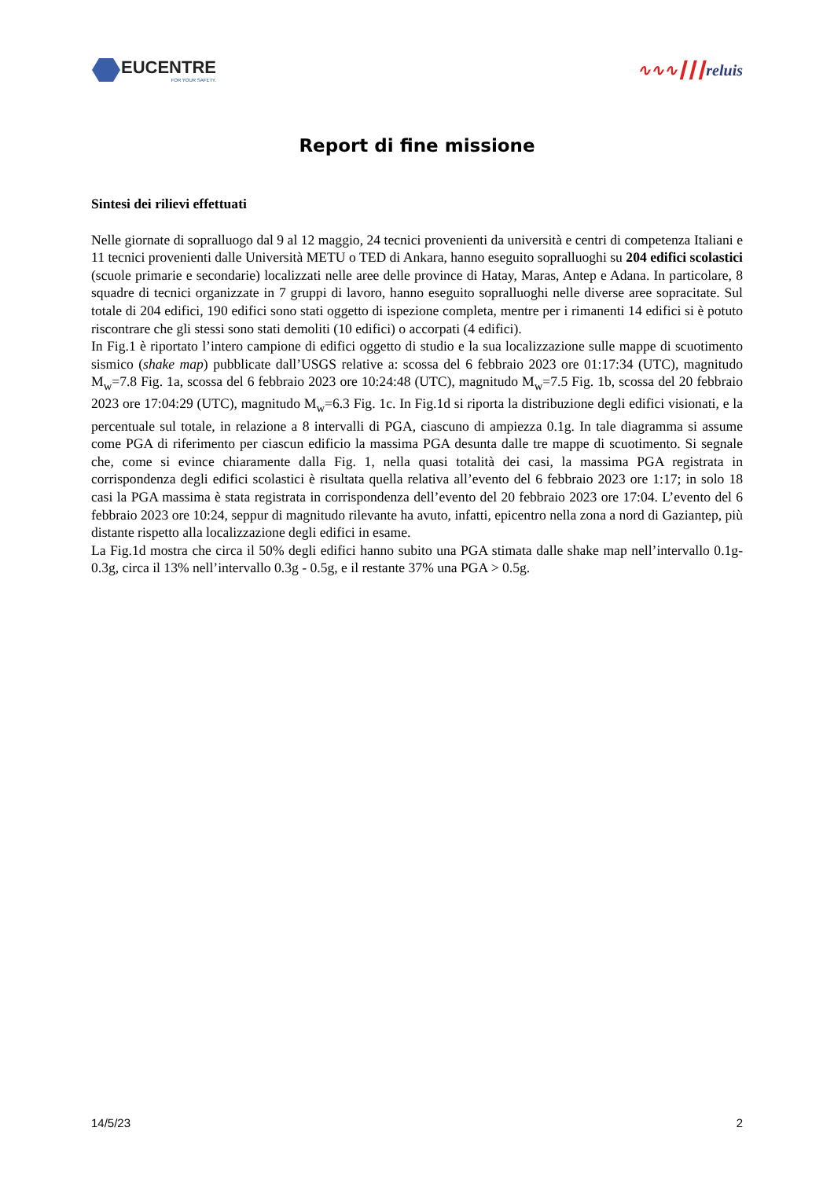EUCENTRE
FOR YOUR SAFETY.
∿∿∿┃┃┃reluis
Report di fine missione
Sintesi dei rilievi effettuati
Nelle giornate di sopralluogo dal 9 al 12 maggio, 24 tecnici provenienti da università e centri di competenza Italiani e 11 tecnici provenienti dalle Università METU o TED di Ankara, hanno eseguito sopralluoghi su 204 edifici scolastici (scuole primarie e secondarie) localizzati nelle aree delle province di Hatay, Maras, Antep e Adana. In particolare, 8 squadre di tecnici organizzate in 7 gruppi di lavoro, hanno eseguito sopralluoghi nelle diverse aree sopracitate. Sul totale di 204 edifici, 190 edifici sono stati oggetto di ispezione completa, mentre per i rimanenti 14 edifici si è potuto riscontrare che gli stessi sono stati demoliti (10 edifici) o accorpati (4 edifici).
In Fig.1 è riportato l’intero campione di edifici oggetto di studio e la sua localizzazione sulle mappe di scuotimento sismico (shake map) pubblicate dall’USGS relative a: scossa del 6 febbraio 2023 ore 01:17:34 (UTC), magnitudo M<sub>w</sub>=7.8 Fig. 1a, scossa del 6 febbraio 2023 ore 10:24:48 (UTC), magnitudo M<sub>w</sub>=7.5 Fig. 1b, scossa del 20 febbraio 2023 ore 17:04:29 (UTC), magnitudo M<sub>w</sub>=6.3 Fig. 1c. In Fig.1d si riporta la distribuzione degli edifici visionati, e la percentuale sul totale, in relazione a 8 intervalli di PGA, ciascuno di ampiezza 0.1g. In tale diagramma si assume come PGA di riferimento per ciascun edificio la massima PGA desunta dalle tre mappe di scuotimento. Si segnale che, come si evince chiaramente dalla Fig. 1, nella quasi totalità dei casi, la massima PGA registrata in corrispondenza degli edifici scolastici è risultata quella relativa all’evento del 6 febbraio 2023 ore 1:17; in solo 18 casi la PGA massima è stata registrata in corrispondenza dell’evento del 20 febbraio 2023 ore 17:04. L’evento del 6 febbraio 2023 ore 10:24, seppur di magnitudo rilevante ha avuto, infatti, epicentro nella zona a nord di Gaziantep, più distante rispetto alla localizzazione degli edifici in esame.
La Fig.1d mostra che circa il 50% degli edifici hanno subito una PGA stimata dalle shake map nell’intervallo 0.1g-0.3g, circa il 13% nell’intervallo 0.3g - 0.5g, e il restante 37% una PGA > 0.5g.
14/5/23 2